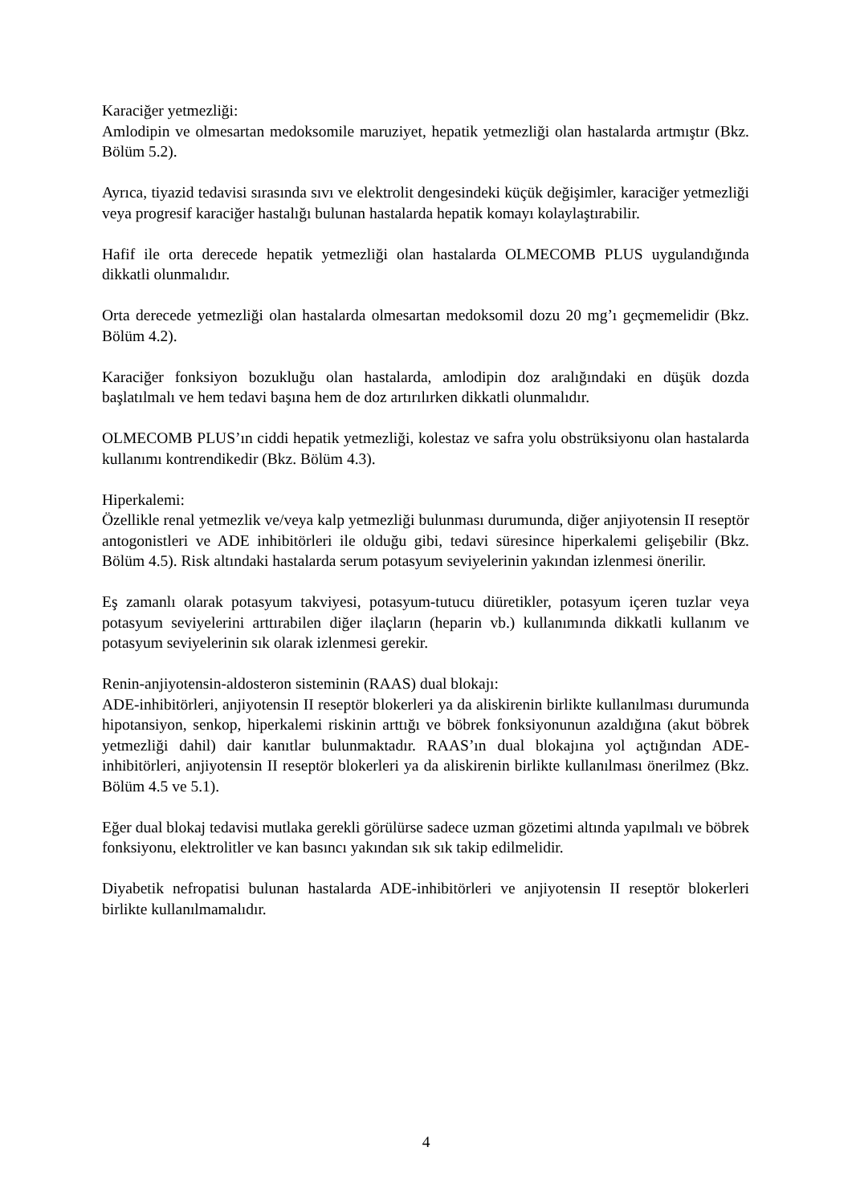Karaciğer yetmezliği:
Amlodipin ve olmesartan medoksomile maruziyet, hepatik yetmezliği olan hastalarda artmıştır (Bkz. Bölüm 5.2).
Ayrıca, tiyazid tedavisi sırasında sıvı ve elektrolit dengesindeki küçük değişimler, karaciğer yetmezliği veya progresif karaciğer hastalığı bulunan hastalarda hepatik komayı kolaylaştırabilir.
Hafif ile orta derecede hepatik yetmezliği olan hastalarda OLMECOMB PLUS uygulandığında dikkatli olunmalıdır.
Orta derecede yetmezliği olan hastalarda olmesartan medoksomil dozu 20 mg’ı geçmemelidir (Bkz. Bölüm 4.2).
Karaciğer fonksiyon bozukluğu olan hastalarda, amlodipin doz aralığındaki en düşük dozda başlatılmalı ve hem tedavi başına hem de doz artırılırken dikkatli olunmalıdır.
OLMECOMB PLUS’ın ciddi hepatik yetmezliği, kolestaz ve safra yolu obstrüksiyonu olan hastalarda kullanımı kontrendikedir (Bkz. Bölüm 4.3).
Hiperkalemi:
Özellikle renal yetmezlik ve/veya kalp yetmezliği bulunması durumunda, diğer anjiyotensin II reseptör antogonistleri ve ADE inhibitörleri ile olduğu gibi, tedavi süresince hiperkalemi gelişebilir (Bkz. Bölüm 4.5). Risk altındaki hastalarda serum potasyum seviyelerinin yakından izlenmesi önerilir.
Eş zamanlı olarak potasyum takviyesi, potasyum-tutucu diüretikler, potasyum içeren tuzlar veya potasyum seviyelerini arttırabilen diğer ilaçların (heparin vb.) kullanımında dikkatli kullanım ve potasyum seviyelerinin sık olarak izlenmesi gerekir.
Renin-anjiyotensin-aldosteron sisteminin (RAAS) dual blokajı:
ADE-inhibitörleri, anjiyotensin II reseptör blokerleri ya da aliskirenin birlikte kullanılması durumunda hipotansiyon, senkop, hiperkalemi riskinin arttığı ve böbrek fonksiyonunun azaldığına (akut böbrek yetmezliği dahil) dair kanıtlar bulunmaktadır. RAAS’ın dual blokajına yol açtığından ADE-inhibitörleri, anjiyotensin II reseptör blokerleri ya da aliskirenin birlikte kullanılması önerilmez (Bkz. Bölüm 4.5 ve 5.1).
Eğer dual blokaj tedavisi mutlaka gerekli görülürse sadece uzman gözetimi altında yapılmalı ve böbrek fonksiyonu, elektrolitler ve kan basıncı yakından sık sık takip edilmelidir.
Diyabetik nefropatisi bulunan hastalarda ADE-inhibitörleri ve anjiyotensin II reseptör blokerleri birlikte kullanılmamalıdır.
4